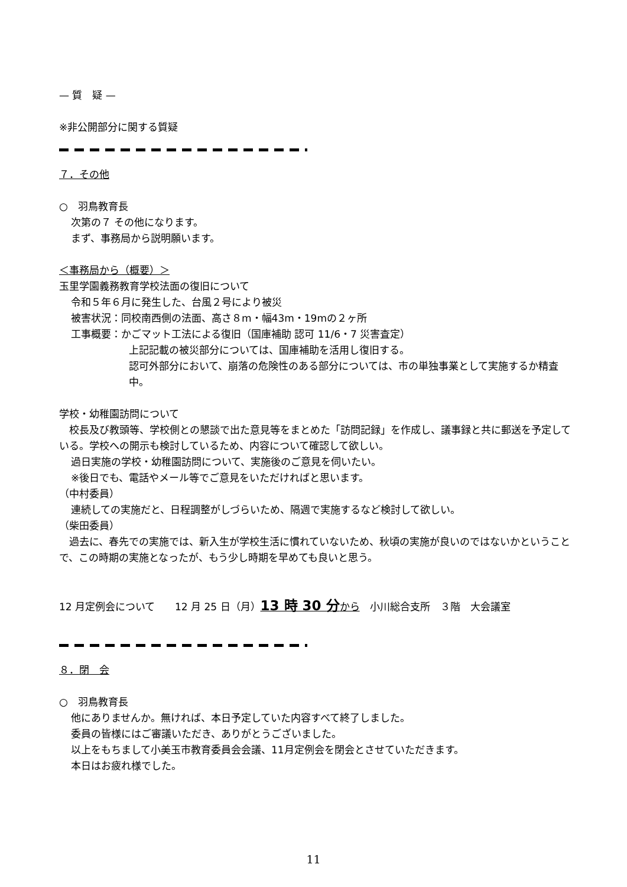— 質　疑 —
※非公開部分に関する質疑
７．その他
○　羽鳥教育長
次第の７ その他になります。
まず、事務局から説明願います。
＜事務局から（概要）＞
玉里学園義務教育学校法面の復旧について
令和５年６月に発生した、台風２号により被災
被害状況：同校南西側の法面、高さ８m・幅43m・19mの２ヶ所
工事概要：かごマット工法による復旧（国庫補助 認可 11/6・7 災害査定）
上記記載の被災部分については、国庫補助を活用し復旧する。
認可外部分において、崩落の危険性のある部分については、市の単独事業として実施するか精査中。
学校・幼稚園訪問について
　校長及び教頭等、学校側との懇談で出た意見等をまとめた「訪問記録」を作成し、議事録と共に郵送を予定している。学校への開示も検討しているため、内容について確認して欲しい。
過日実施の学校・幼稚園訪問について、実施後のご意見を伺いたい。
※後日でも、電話やメール等でご意見をいただければと思います。
（中村委員）
連続しての実施だと、日程調整がしづらいため、隔週で実施するなど検討して欲しい。
（柴田委員）
　過去に、春先での実施では、新入生が学校生活に慣れていないため、秋頃の実施が良いのではないかということで、この時期の実施となったが、もう少し時期を早めても良いと思う。
12 月定例会について　　12 月 25 日（月）13 時 30 分から　小川総合支所　３階　大会議室
８．閉　会
○　羽鳥教育長
他にありませんか。無ければ、本日予定していた内容すべて終了しました。
委員の皆様にはご審議いただき、ありがとうございました。
以上をもちまして小美玉市教育委員会会議、11月定例会を閉会とさせていただきます。
本日はお疲れ様でした。
11